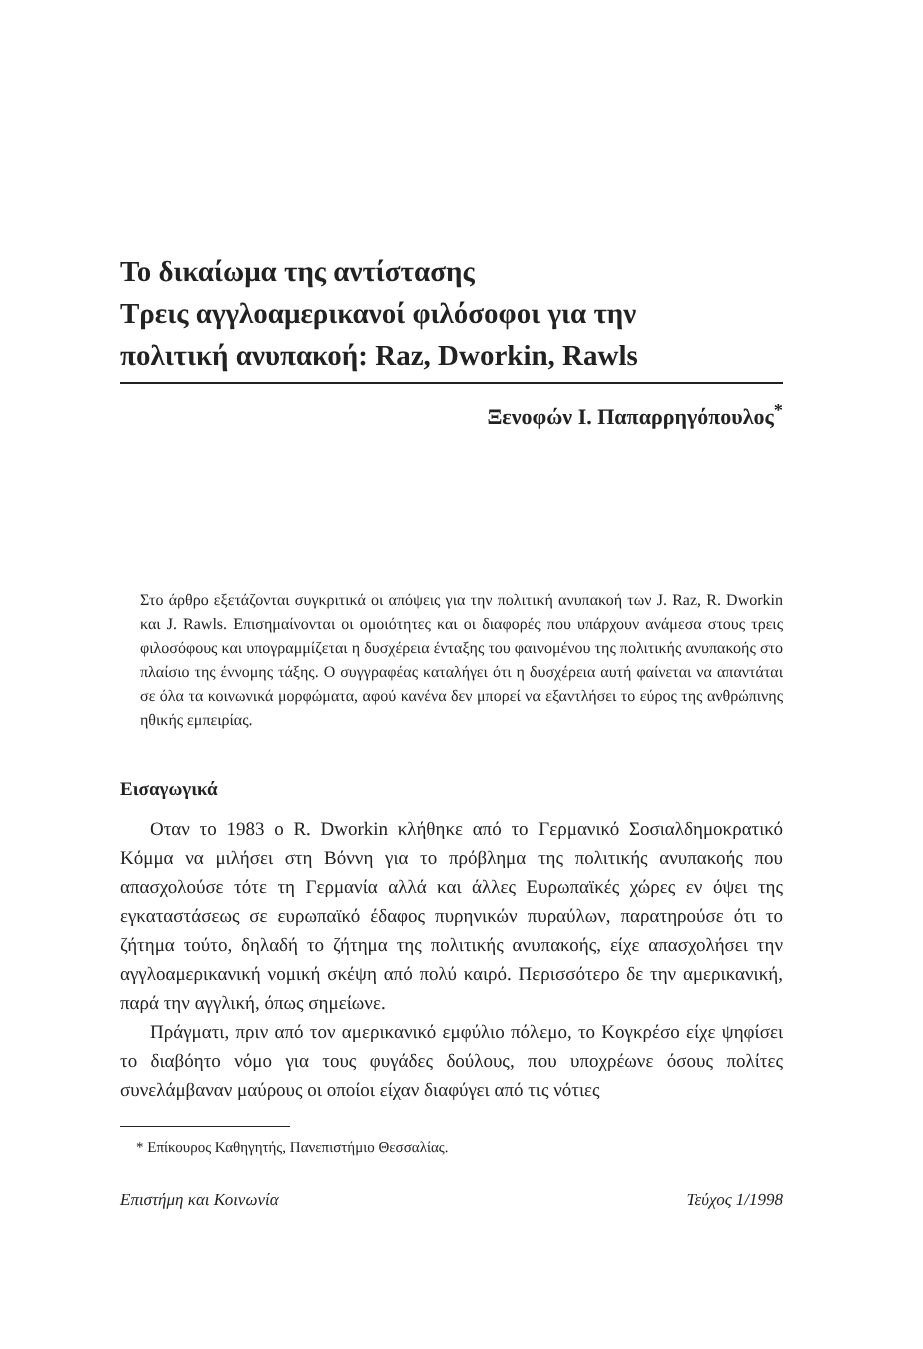Το δικαίωμα της αντίστασης
Τρεις αγγλοαμερικανοί φιλόσοφοι για την
πολιτική ανυπακοή: Raz, Dworkin, Rawls
Ξενοφών Ι. Παπαρρηγόπουλος<sup>*</sup>
Στο άρθρο εξετάζονται συγκριτικά οι απόψεις για την πολιτική ανυπακοή των J. Raz, R. Dworkin και J. Rawls. Επισημαίνονται οι ομοιότητες και οι διαφορές που υπάρχουν ανάμεσα στους τρεις φιλοσόφους και υπογραμμίζεται η δυσχέρεια ένταξης του φαινομένου της πολιτικής ανυπακοής στο πλαίσιο της έννομης τάξης. Ο συγγραφέας καταλήγει ότι η δυσχέρεια αυτή φαίνεται να απαντάται σε όλα τα κοινωνικά μορφώματα, αφού κανένα δεν μπορεί να εξαντλήσει το εύρος της ανθρώπινης ηθικής εμπειρίας.
Εισαγωγικά
Οταν το 1983 ο R. Dworkin κλήθηκε από το Γερμανικό Σοσιαλδημοκρατικό Κόμμα να μιλήσει στη Βόννη για το πρόβλημα της πολιτικής ανυπακοής που απασχολούσε τότε τη Γερμανία αλλά και άλλες Ευρωπαϊκές χώρες εν όψει της εγκαταστάσεως σε ευρωπαϊκό έδαφος πυρηνικών πυραύλων, παρατηρούσε ότι το ζήτημα τούτο, δηλαδή το ζήτημα της πολιτικής ανυπακοής, είχε απασχολήσει την αγγλοαμερικανική νομική σκέψη από πολύ καιρό. Περισσότερο δε την αμερικανική, παρά την αγγλική, όπως σημείωνε.
Πράγματι, πριν από τον αμερικανικό εμφύλιο πόλεμο, το Κογκρέσο είχε ψηφίσει το διαβόητο νόμο για τους φυγάδες δούλους, που υποχρέωνε όσους πολίτες συνελάμβαναν μαύρους οι οποίοι είχαν διαφύγει από τις νότιες
* Επίκουρος Καθηγητής, Πανεπιστήμιο Θεσσαλίας.
Επιστήμη και Κοινωνία Τεύχος 1/1998